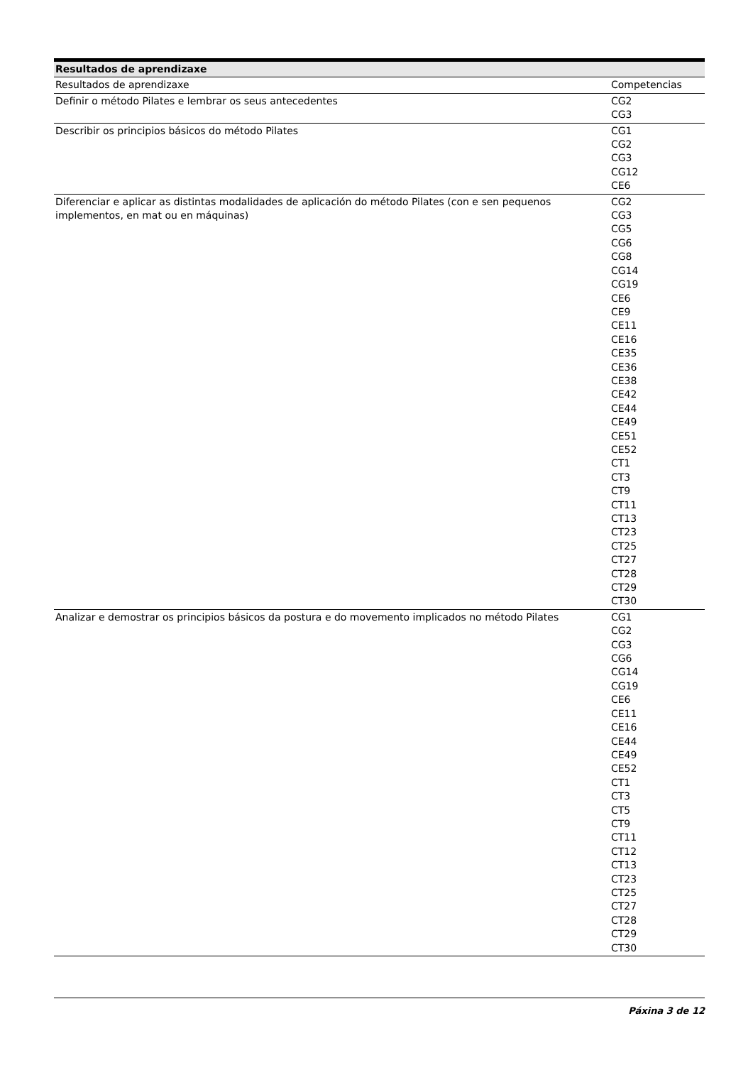| Resultados de aprendizaxe | |
| --- | --- |
| Resultados de aprendizaxe | Competencias |
| Definir o método Pilates e lembrar os seus antecedentes | CG2 CG3 |
| Describir os principios básicos do método Pilates | CG1 CG2 CG3 CG12 CE6 |
| Diferenciar e aplicar as distintas modalidades de aplicación do método Pilates (con e sen pequenos implementos, en mat ou en máquinas) | CG2 CG3 CG5 CG6 CG8 CG14 CG19 CE6 CE9 CE11 CE16 CE35 CE36 CE38 CE42 CE44 CE49 CE51 CE52 CT1 CT3 CT9 CT11 CT13 CT23 CT25 CT27 CT28 CT29 CT30 |
| Analizar e demostrar os principios básicos da postura e do movemento implicados no método Pilates | CG1 CG2 CG3 CG6 CG14 CG19 CE6 CE11 CE16 CE44 CE49 CE52 CT1 CT3 CT5 CT9 CT11 CT12 CT13 CT23 CT25 CT27 CT28 CT29 CT30 |
Páxina 3 de 12